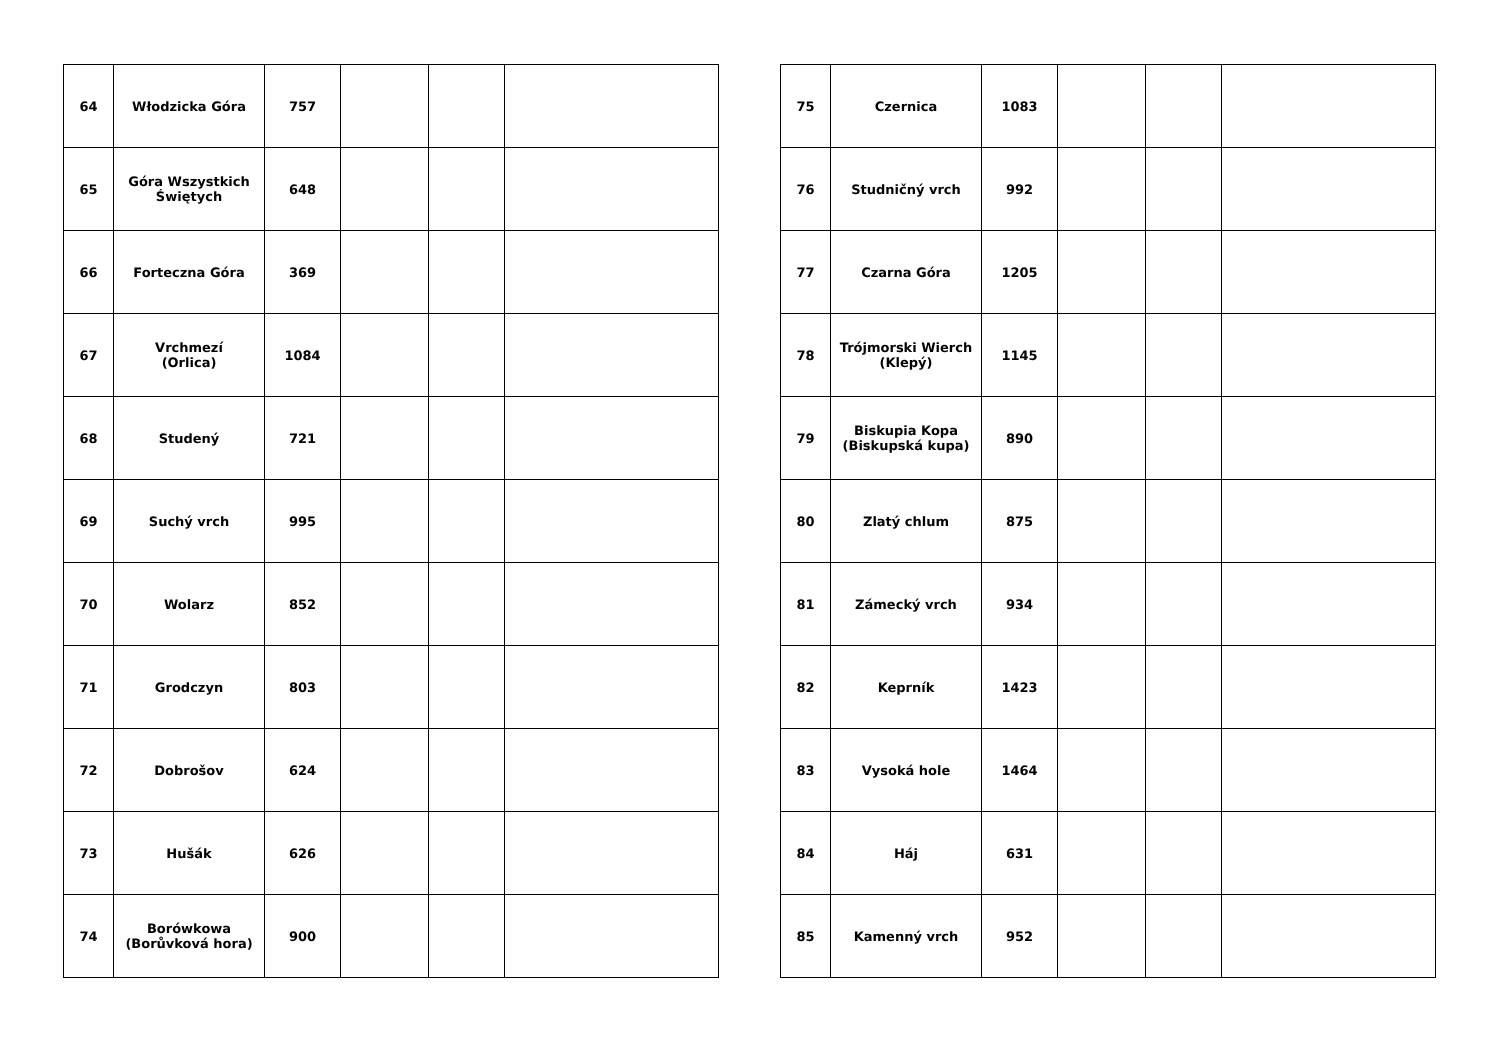| 64 | Włodzicka Góra | 757 | | | |
| 65 | Góra Wszystkich Świętych | 648 | | | |
| 66 | Forteczna Góra | 369 | | | |
| 67 | Vrchmezí (Orlica) | 1084 | | | |
| 68 | Studený | 721 | | | |
| 69 | Suchý vrch | 995 | | | |
| 70 | Wolarz | 852 | | | |
| 71 | Grodczyn | 803 | | | |
| 72 | Dobrošov | 624 | | | |
| 73 | Hušák | 626 | | | |
| 74 | Borówkowa (Borůvková hora) | 900 | | | |
| 75 | Czernica | 1083 | | | |
| 76 | Studničný vrch | 992 | | | |
| 77 | Czarna Góra | 1205 | | | |
| 78 | Trójmorski Wierch (Klepý) | 1145 | | | |
| 79 | Biskupia Kopa (Biskupská kupa) | 890 | | | |
| 80 | Zlatý chlum | 875 | | | |
| 81 | Zámecký vrch | 934 | | | |
| 82 | Keprník | 1423 | | | |
| 83 | Vysoká hole | 1464 | | | |
| 84 | Háj | 631 | | | |
| 85 | Kamenný vrch | 952 | | | |